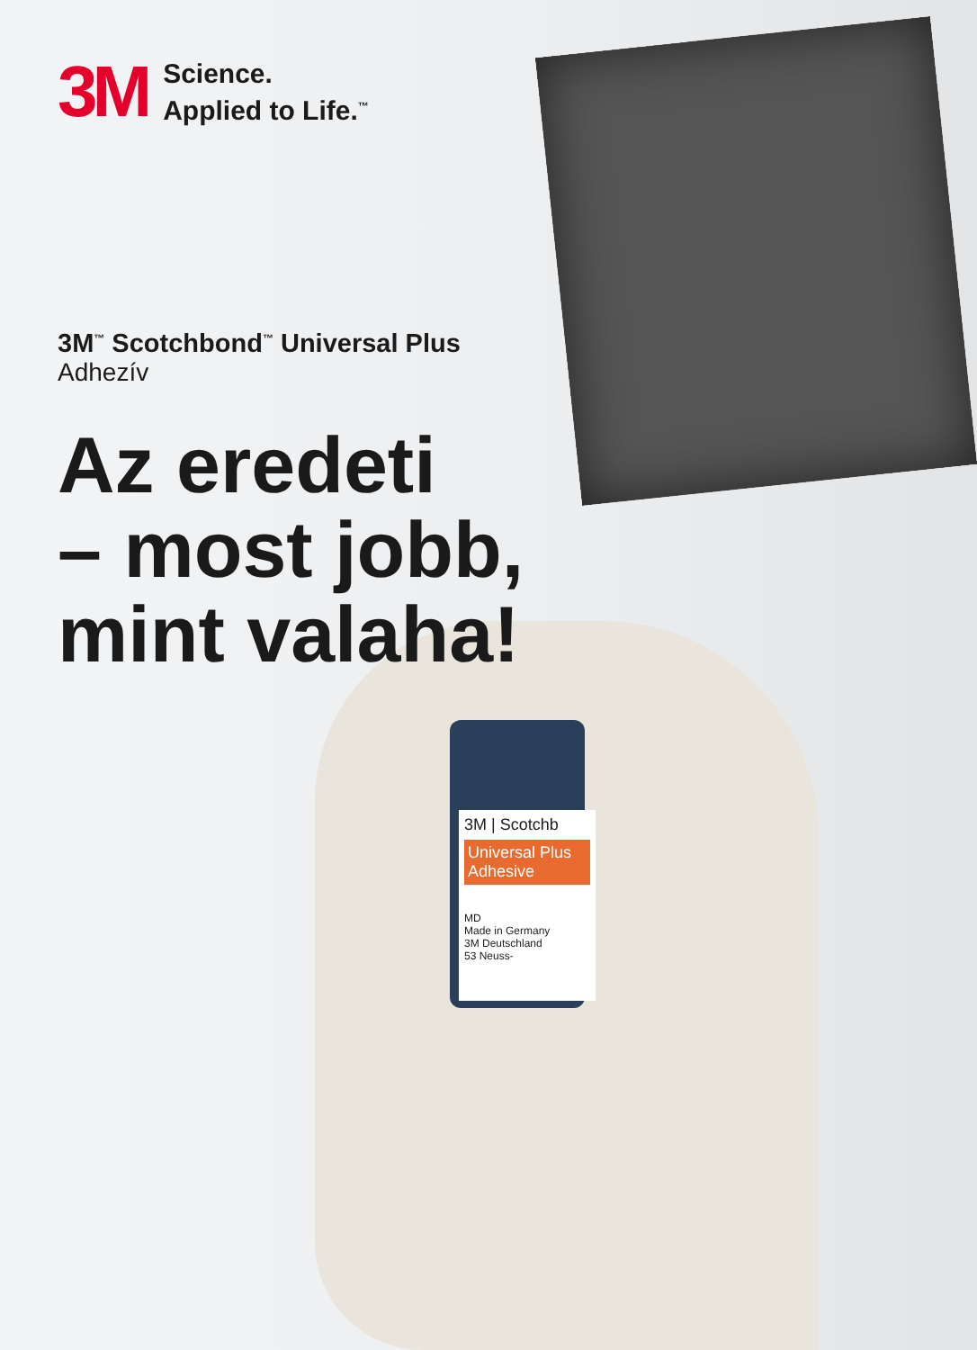3M | Scotchb
Universal Plus
Adhesive
MD
Made in Germany
3M Deutschland
53 Neuss-
3M
Science.
Applied to Life.<sup>™</sup>
3M<sup>™</sup> Scotchbond<sup>™</sup> Universal Plus
Adhezív
Az eredeti
– most jobb,
mint valaha!